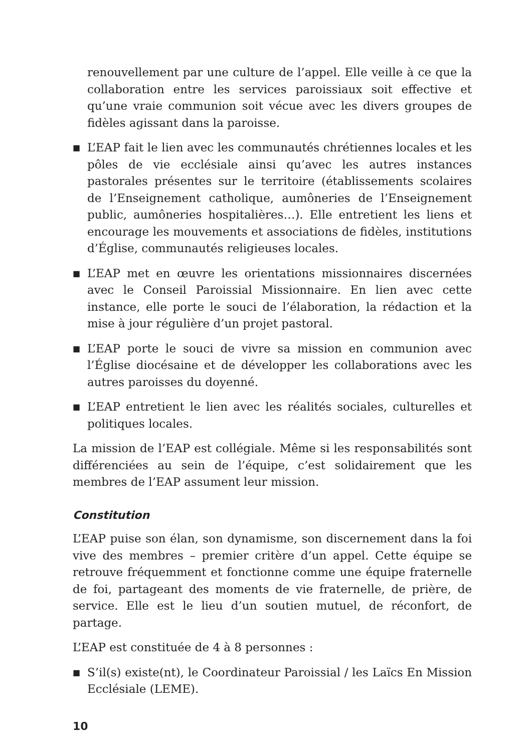renouvellement par une culture de l’appel. Elle veille à ce que la collaboration entre les services paroissiaux soit effective et qu’une vraie communion soit vécue avec les divers groupes de fidèles agissant dans la paroisse.
■ L’EAP fait le lien avec les communautés chrétiennes locales et les pôles de vie ecclésiale ainsi qu’avec les autres instances pastorales présentes sur le territoire (établissements scolaires de l’Enseignement catholique, aumôneries de l’Enseignement public, aumôneries hospitalières…). Elle entretient les liens et encourage les mouvements et associations de fidèles, institutions d’Église, communautés religieuses locales.
■ L’EAP met en œuvre les orientations missionnaires discernées avec le Conseil Paroissial Missionnaire. En lien avec cette instance, elle porte le souci de l’élaboration, la rédaction et la mise à jour régulière d’un projet pastoral.
■ L’EAP porte le souci de vivre sa mission en communion avec l’Église diocésaine et de développer les collaborations avec les autres paroisses du doyenné.
■ L’EAP entretient le lien avec les réalités sociales, culturelles et politiques locales.
La mission de l’EAP est collégiale. Même si les responsabilités sont différenciées au sein de l’équipe, c’est solidairement que les membres de l’EAP assument leur mission.
Constitution
L’EAP puise son élan, son dynamisme, son discernement dans la foi vive des membres – premier critère d’un appel. Cette équipe se retrouve fréquemment et fonctionne comme une équipe fraternelle de foi, partageant des moments de vie fraternelle, de prière, de service. Elle est le lieu d’un soutien mutuel, de réconfort, de partage.
L’EAP est constituée de 4 à 8 personnes :
■ S’il(s) existe(nt), le Coordinateur Paroissial / les Laïcs En Mission Ecclésiale (LEME).
10